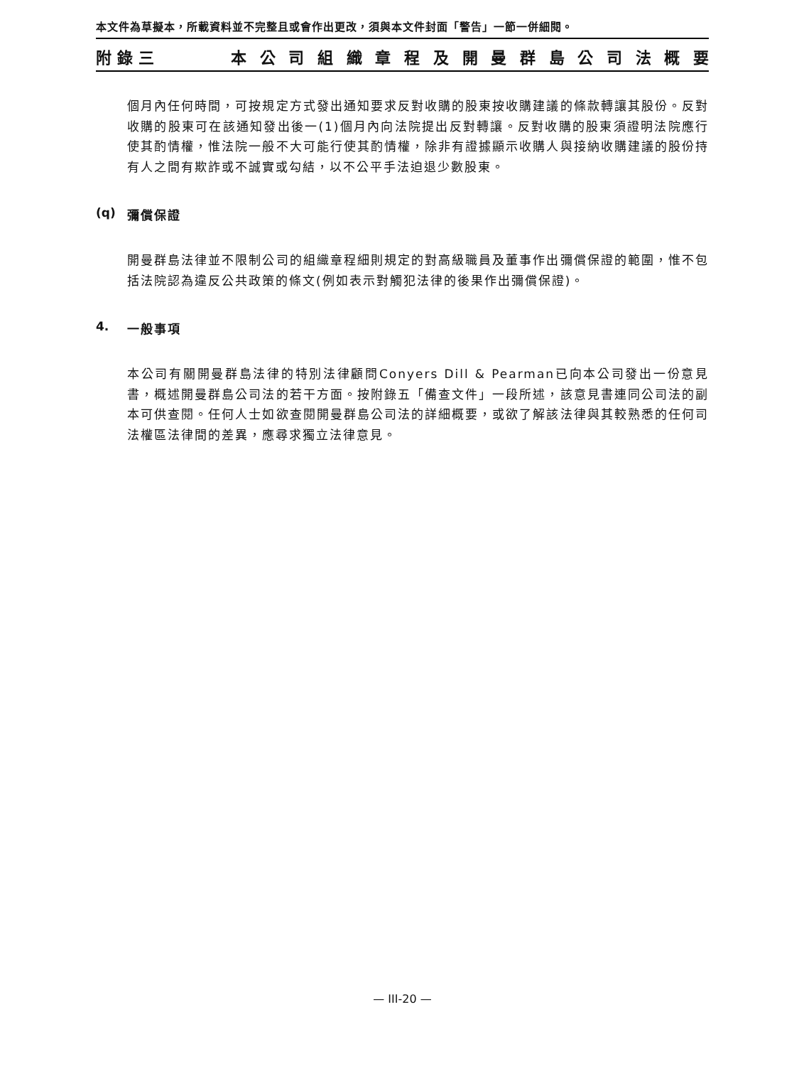本文件為草擬本，所載資料並不完整且或會作出更改，須與本文件封面「警告」一節一併細閱。
附錄三 本公司組織章程及開曼群島公司法概要
個月內任何時間，可按規定方式發出通知要求反對收購的股東按收購建議的條款轉讓其股份。反對收購的股東可在該通知發出後一(1)個月內向法院提出反對轉讓。反對收購的股東須證明法院應行使其酌情權，惟法院一般不大可能行使其酌情權，除非有證據顯示收購人與接納收購建議的股份持有人之間有欺詐或不誠實或勾結，以不公平手法迫退少數股東。
(q) 彌償保證
開曼群島法律並不限制公司的組織章程細則規定的對高級職員及董事作出彌償保證的範圍，惟不包括法院認為違反公共政策的條文(例如表示對觸犯法律的後果作出彌償保證)。
4. 一般事項
本公司有關開曼群島法律的特別法律顧問Conyers Dill & Pearman已向本公司發出一份意見書，概述開曼群島公司法的若干方面。按附錄五「備查文件」一段所述，該意見書連同公司法的副本可供查閱。任何人士如欲查閱開曼群島公司法的詳細概要，或欲了解該法律與其較熟悉的任何司法權區法律間的差異，應尋求獨立法律意見。
— III-20 —